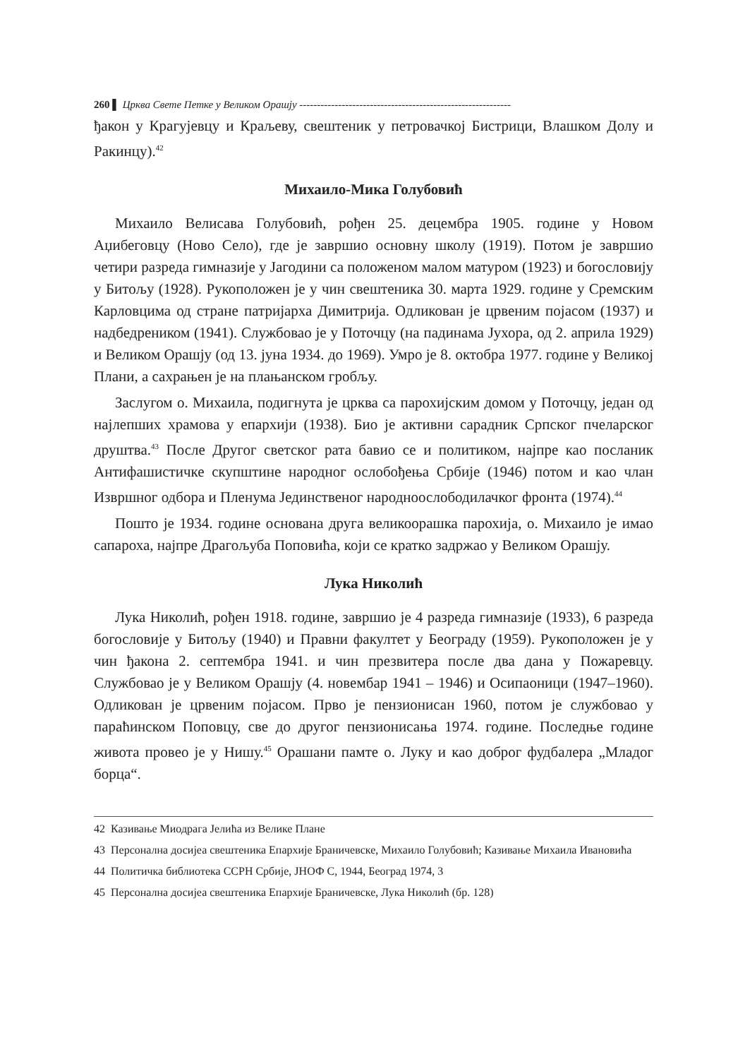260 ▌ Црква Свете Петке у Великом Орашју ------------------------------------------------------------
ђакон у Крагујевцу и Краљеву, свештеник у петровачкој Бистрици, Влашком Долу и Ракинцу).<sup>42</sup>
Михаило-Мика Голубовић
Михаило Велисава Голубовић, рођен 25. децембра 1905. године у Новом Аџибеговцу (Ново Село), где је завршио основну школу (1919). Потом је завршио четири разреда гимназије у Јагодини са положеном малом матуром (1923) и богословију у Битољу (1928). Рукоположен је у чин свештеника 30. марта 1929. године у Сремским Карловцима од стране патријарха Димитрија. Одликован је црвеним појасом (1937) и надбедреником (1941). Службовао је у Поточцу (на падинама Јухора, од 2. априла 1929) и Великом Орашју (од 13. јуна 1934. до 1969). Умро је 8. октобра 1977. године у Великој Плани, а сахрањен је на плањанском гробљу.
Заслугом о. Михаила, подигнута је црква са парохијским домом у Поточцу, један од најлепших храмова у епархији (1938). Био је активни сарадник Српског пчеларског друштва.<sup>43</sup> После Другог светског рата бавио се и политиком, најпре као посланик Антифашистичке скупштине народног ослобођења Србије (1946) потом и као члан Извршног одбора и Пленума Јединственог народноослободилачког фронта (1974).<sup>44</sup>
Пошто је 1934. године основана друга великоорашка парохија, о. Михаило је имао сапароха, најпре Драгољуба Поповића, који се кратко задржао у Великом Орашју.
Лука Николић
Лука Николић, рођен 1918. године, завршио је 4 разреда гимназије (1933), 6 разреда богословије у Битољу (1940) и Правни факултет у Београду (1959). Рукоположен је у чин ђакона 2. септембра 1941. и чин презвитера после два дана у Пожаревцу. Службовао је у Великом Орашју (4. новембар 1941 – 1946) и Осипаоници (1947–1960). Одликован је црвеним појасом. Прво је пензионисан 1960, потом је службовао у параћинском Поповцу, све до другог пензионисања 1974. године. Последње године живота провео је у Нишу.<sup>45</sup> Орашани памте о. Луку и као доброг фудбалера „Младог борца“.
42 Казивање Миодрага Јелића из Велике Плане
43 Персонална досијеа свештеника Епархије Браничевске, Михаило Голубовић; Казивање Михаила Ивановића
44 Политичка библиотека ССРН Србије, ЈНОФ С, 1944, Београд 1974, 3
45 Персонална досијеа свештеника Епархије Браничевске, Лука Николић (бр. 128)